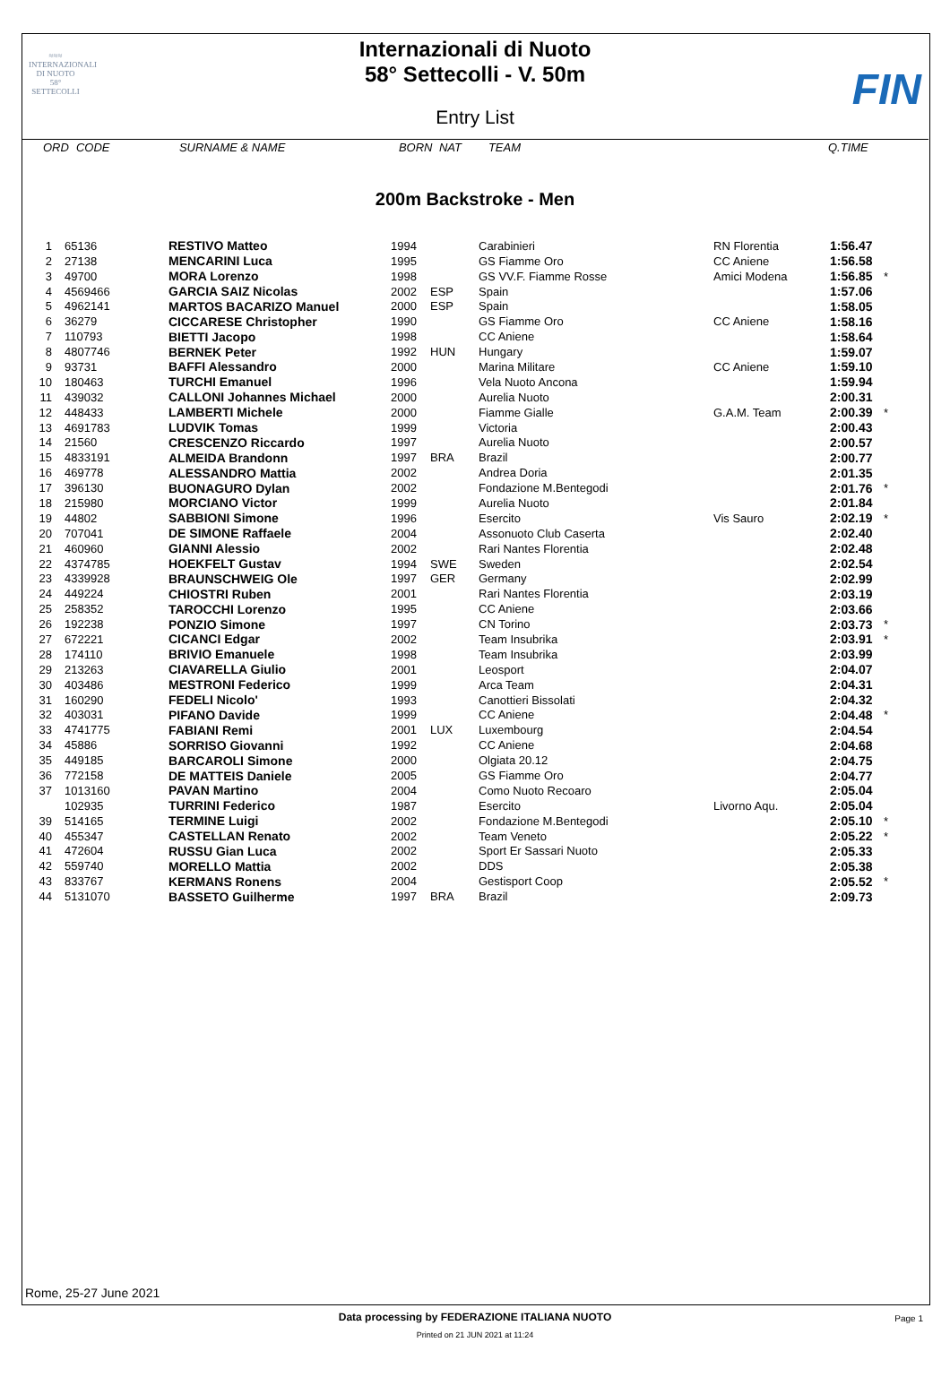≈≈≈
INTERNAZIONALI
DI NUOTO
58°
SETTECOLLI
FIN
Internazionali di Nuoto
58° Settecolli - V. 50m
Entry List
| ORD | CODE | SURNAME & NAME | BORN | NAT | TEAM | Q.TIME |
200m Backstroke - Men
| 1 | 65136 | RESTIVO Matteo | 1994 | | Carabinieri | RN Florentia | 1:56.47 | |
| 2 | 27138 | MENCARINI Luca | 1995 | | GS Fiamme Oro | CC Aniene | 1:56.58 | |
| 3 | 49700 | MORA Lorenzo | 1998 | | GS VV.F. Fiamme Rosse | Amici Modena | 1:56.85 | * |
| 4 | 4569466 | GARCIA SAIZ Nicolas | 2002 | ESP | Spain | | 1:57.06 | |
| 5 | 4962141 | MARTOS BACARIZO Manuel | 2000 | ESP | Spain | | 1:58.05 | |
| 6 | 36279 | CICCARESE Christopher | 1990 | | GS Fiamme Oro | CC Aniene | 1:58.16 | |
| 7 | 110793 | BIETTI Jacopo | 1998 | | CC Aniene | | 1:58.64 | |
| 8 | 4807746 | BERNEK Peter | 1992 | HUN | Hungary | | 1:59.07 | |
| 9 | 93731 | BAFFI Alessandro | 2000 | | Marina Militare | CC Aniene | 1:59.10 | |
| 10 | 180463 | TURCHI Emanuel | 1996 | | Vela Nuoto Ancona | | 1:59.94 | |
| 11 | 439032 | CALLONI Johannes Michael | 2000 | | Aurelia Nuoto | | 2:00.31 | |
| 12 | 448433 | LAMBERTI Michele | 2000 | | Fiamme Gialle | G.A.M. Team | 2:00.39 | * |
| 13 | 4691783 | LUDVIK Tomas | 1999 | | Victoria | | 2:00.43 | |
| 14 | 21560 | CRESCENZO Riccardo | 1997 | | Aurelia Nuoto | | 2:00.57 | |
| 15 | 4833191 | ALMEIDA Brandonn | 1997 | BRA | Brazil | | 2:00.77 | |
| 16 | 469778 | ALESSANDRO Mattia | 2002 | | Andrea Doria | | 2:01.35 | |
| 17 | 396130 | BUONAGURO Dylan | 2002 | | Fondazione M.Bentegodi | | 2:01.76 | * |
| 18 | 215980 | MORCIANO Victor | 1999 | | Aurelia Nuoto | | 2:01.84 | |
| 19 | 44802 | SABBIONI Simone | 1996 | | Esercito | Vis Sauro | 2:02.19 | * |
| 20 | 707041 | DE SIMONE Raffaele | 2004 | | Assonuoto Club Caserta | | 2:02.40 | |
| 21 | 460960 | GIANNI Alessio | 2002 | | Rari Nantes Florentia | | 2:02.48 | |
| 22 | 4374785 | HOEKFELT Gustav | 1994 | SWE | Sweden | | 2:02.54 | |
| 23 | 4339928 | BRAUNSCHWEIG Ole | 1997 | GER | Germany | | 2:02.99 | |
| 24 | 449224 | CHIOSTRI Ruben | 2001 | | Rari Nantes Florentia | | 2:03.19 | |
| 25 | 258352 | TAROCCHI Lorenzo | 1995 | | CC Aniene | | 2:03.66 | |
| 26 | 192238 | PONZIO Simone | 1997 | | CN Torino | | 2:03.73 | * |
| 27 | 672221 | CICANCI Edgar | 2002 | | Team Insubrika | | 2:03.91 | * |
| 28 | 174110 | BRIVIO Emanuele | 1998 | | Team Insubrika | | 2:03.99 | |
| 29 | 213263 | CIAVARELLA Giulio | 2001 | | Leosport | | 2:04.07 | |
| 30 | 403486 | MESTRONI Federico | 1999 | | Arca Team | | 2:04.31 | |
| 31 | 160290 | FEDELI Nicolo' | 1993 | | Canottieri Bissolati | | 2:04.32 | |
| 32 | 403031 | PIFANO Davide | 1999 | | CC Aniene | | 2:04.48 | * |
| 33 | 4741775 | FABIANI Remi | 2001 | LUX | Luxembourg | | 2:04.54 | |
| 34 | 45886 | SORRISO Giovanni | 1992 | | CC Aniene | | 2:04.68 | |
| 35 | 449185 | BARCAROLI Simone | 2000 | | Olgiata 20.12 | | 2:04.75 | |
| 36 | 772158 | DE MATTEIS Daniele | 2005 | | GS Fiamme Oro | | 2:04.77 | |
| 37 | 1013160 | PAVAN Martino | 2004 | | Como Nuoto Recoaro | | 2:05.04 | |
| | 102935 | TURRINI Federico | 1987 | | Esercito | Livorno Aqu. | 2:05.04 | |
| 39 | 514165 | TERMINE Luigi | 2002 | | Fondazione M.Bentegodi | | 2:05.10 | * |
| 40 | 455347 | CASTELLAN Renato | 2002 | | Team Veneto | | 2:05.22 | * |
| 41 | 472604 | RUSSU Gian Luca | 2002 | | Sport Er Sassari Nuoto | | 2:05.33 | |
| 42 | 559740 | MORELLO Mattia | 2002 | | DDS | | 2:05.38 | |
| 43 | 833767 | KERMANS Ronens | 2004 | | Gestisport Coop | | 2:05.52 | * |
| 44 | 5131070 | BASSETO Guilherme | 1997 | BRA | Brazil | | 2:09.73 | |
Rome, 25-27 June 2021
Data processing by FEDERAZIONE ITALIANA NUOTO Page 1
Printed on 21 JUN 2021 at 11:24